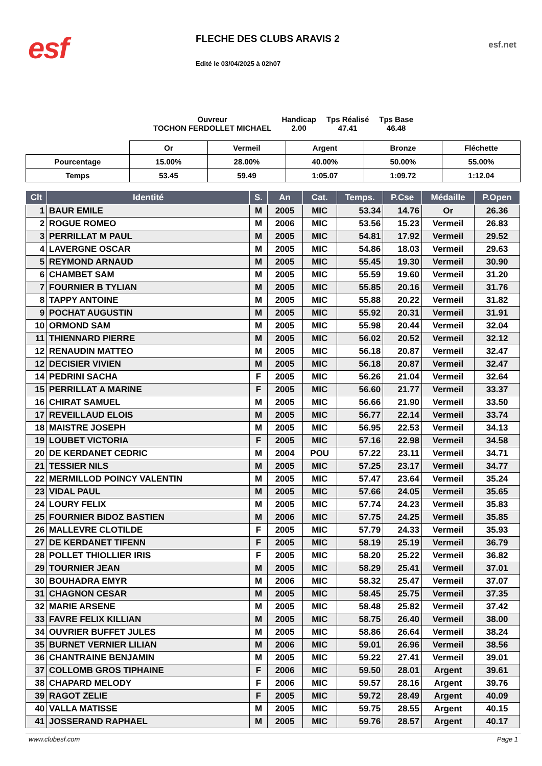esf
FLECHE DES CLUBS ARAVIS 2
Edité le 03/04/2025 à 02h07
esf.net
Ouvreur
TOCHON FERDOLLET MICHAEL
Handicap
2.00
Tps Réalisé
47.41
Tps Base
46.48
| | Or | Vermeil | Argent | Bronze | Fléchette |
| Pourcentage | 15.00% | 28.00% | 40.00% | 50.00% | 55.00% |
| Temps | 53.45 | 59.49 | 1:05.07 | 1:09.72 | 1:12.04 |
| Clt | Identité | S. | An | Cat. | Temps. | P.Cse | Médaille | P.Open |
| --- | --- | --- | --- | --- | --- | --- | --- | --- |
| 1 | BAUR EMILE | M | 2005 | MIC | 53.34 | 14.76 | Or | 26.36 |
| 2 | ROGUE ROMEO | M | 2006 | MIC | 53.56 | 15.23 | Vermeil | 26.83 |
| 3 | PERRILLAT M PAUL | M | 2005 | MIC | 54.81 | 17.92 | Vermeil | 29.52 |
| 4 | LAVERGNE OSCAR | M | 2005 | MIC | 54.86 | 18.03 | Vermeil | 29.63 |
| 5 | REYMOND ARNAUD | M | 2005 | MIC | 55.45 | 19.30 | Vermeil | 30.90 |
| 6 | CHAMBET SAM | M | 2005 | MIC | 55.59 | 19.60 | Vermeil | 31.20 |
| 7 | FOURNIER B TYLIAN | M | 2005 | MIC | 55.85 | 20.16 | Vermeil | 31.76 |
| 8 | TAPPY ANTOINE | M | 2005 | MIC | 55.88 | 20.22 | Vermeil | 31.82 |
| 9 | POCHAT AUGUSTIN | M | 2005 | MIC | 55.92 | 20.31 | Vermeil | 31.91 |
| 10 | ORMOND SAM | M | 2005 | MIC | 55.98 | 20.44 | Vermeil | 32.04 |
| 11 | THIENNARD PIERRE | M | 2005 | MIC | 56.02 | 20.52 | Vermeil | 32.12 |
| 12 | RENAUDIN MATTEO | M | 2005 | MIC | 56.18 | 20.87 | Vermeil | 32.47 |
| 12 | DECISIER VIVIEN | M | 2005 | MIC | 56.18 | 20.87 | Vermeil | 32.47 |
| 14 | PEDRINI SACHA | F | 2005 | MIC | 56.26 | 21.04 | Vermeil | 32.64 |
| 15 | PERRILLAT A MARINE | F | 2005 | MIC | 56.60 | 21.77 | Vermeil | 33.37 |
| 16 | CHIRAT SAMUEL | M | 2005 | MIC | 56.66 | 21.90 | Vermeil | 33.50 |
| 17 | REVEILLAUD ELOIS | M | 2005 | MIC | 56.77 | 22.14 | Vermeil | 33.74 |
| 18 | MAISTRE JOSEPH | M | 2005 | MIC | 56.95 | 22.53 | Vermeil | 34.13 |
| 19 | LOUBET VICTORIA | F | 2005 | MIC | 57.16 | 22.98 | Vermeil | 34.58 |
| 20 | DE KERDANET CEDRIC | M | 2004 | POU | 57.22 | 23.11 | Vermeil | 34.71 |
| 21 | TESSIER NILS | M | 2005 | MIC | 57.25 | 23.17 | Vermeil | 34.77 |
| 22 | MERMILLOD POINCY VALENTIN | M | 2005 | MIC | 57.47 | 23.64 | Vermeil | 35.24 |
| 23 | VIDAL PAUL | M | 2005 | MIC | 57.66 | 24.05 | Vermeil | 35.65 |
| 24 | LOURY FELIX | M | 2005 | MIC | 57.74 | 24.23 | Vermeil | 35.83 |
| 25 | FOURNIER BIDOZ BASTIEN | M | 2006 | MIC | 57.75 | 24.25 | Vermeil | 35.85 |
| 26 | MALLEVRE CLOTILDE | F | 2005 | MIC | 57.79 | 24.33 | Vermeil | 35.93 |
| 27 | DE KERDANET TIFENN | F | 2005 | MIC | 58.19 | 25.19 | Vermeil | 36.79 |
| 28 | POLLET THIOLLIER IRIS | F | 2005 | MIC | 58.20 | 25.22 | Vermeil | 36.82 |
| 29 | TOURNIER JEAN | M | 2005 | MIC | 58.29 | 25.41 | Vermeil | 37.01 |
| 30 | BOUHADRA EMYR | M | 2006 | MIC | 58.32 | 25.47 | Vermeil | 37.07 |
| 31 | CHAGNON CESAR | M | 2005 | MIC | 58.45 | 25.75 | Vermeil | 37.35 |
| 32 | MARIE ARSENE | M | 2005 | MIC | 58.48 | 25.82 | Vermeil | 37.42 |
| 33 | FAVRE FELIX KILLIAN | M | 2005 | MIC | 58.75 | 26.40 | Vermeil | 38.00 |
| 34 | OUVRIER BUFFET JULES | M | 2005 | MIC | 58.86 | 26.64 | Vermeil | 38.24 |
| 35 | BURNET VERNIER LILIAN | M | 2006 | MIC | 59.01 | 26.96 | Vermeil | 38.56 |
| 36 | CHANTRAINE BENJAMIN | M | 2005 | MIC | 59.22 | 27.41 | Vermeil | 39.01 |
| 37 | COLLOMB GROS TIPHAINE | F | 2006 | MIC | 59.50 | 28.01 | Argent | 39.61 |
| 38 | CHAPARD MELODY | F | 2006 | MIC | 59.57 | 28.16 | Argent | 39.76 |
| 39 | RAGOT ZELIE | F | 2005 | MIC | 59.72 | 28.49 | Argent | 40.09 |
| 40 | VALLA MATISSE | M | 2005 | MIC | 59.75 | 28.55 | Argent | 40.15 |
| 41 | JOSSERAND RAPHAEL | M | 2005 | MIC | 59.76 | 28.57 | Argent | 40.17 |
www.clubesf.com Page 1